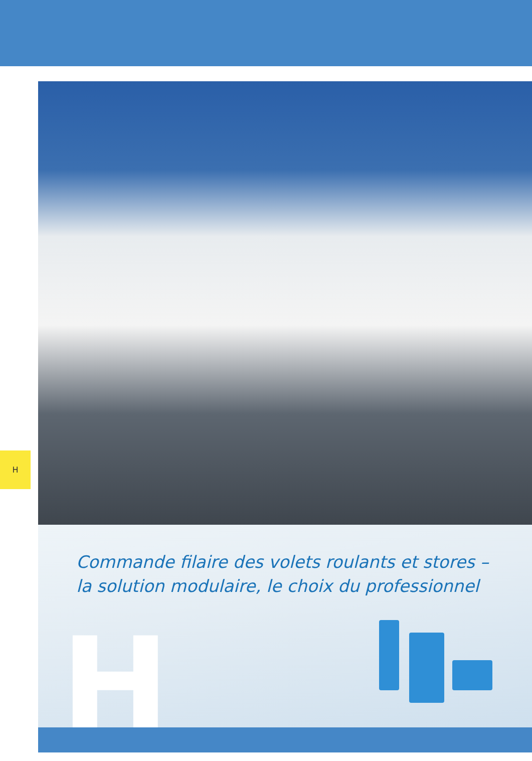H
Commande filaire des volets roulants et stores –
la solution modulaire, le choix du professionnel
H